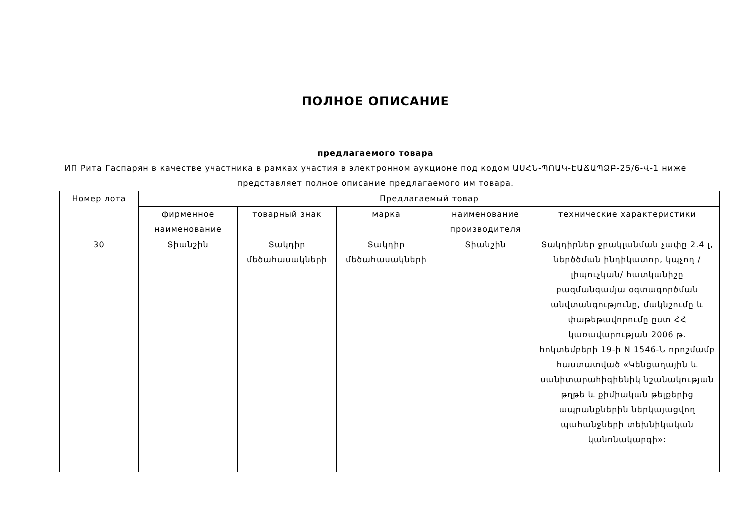ПОЛНОЕ ОПИСАНИЕ
предлагаемого товара
ИП Рита Гаспарян в качестве участника в рамках участия в электронном аукционе под кодом ԱՍՀՆ-ՊՈԱԿ-ԷԱՃԱՊՁԲ-25/6-Վ-1 ниже представляет полное описание предлагаемого им товара.
| Номер лота | Предлагаемый товар | | | | |
| --- | --- | --- | --- | --- | --- |
| | фирменное наименование | товарный знак | марка | наименование производителя | технические характеристики |
| 30 | Տիանշին | Տակդիր մեծահասակների | Տակդիր մեծահասակների | Տիանշին | Տակդիրներ ջրակլանման չափը 2.4 լ, ներծծման ինդիկատոր, կպչող /լիպուչկան/ հատկանիշը բազմանգամյա օգտագործման անվտանգությունը, մակնշումը և փաթեթավորումը ըստ ՀՀ կառավարության 2006 թ. հոկտեմբերի 19-ի N 1546-Ն որոշմամբ հաստատված «Կենցաղային և սանիտարահիգիենիկ նշանակության թղթե և քիմիական թելքերից ապրանքներին ներկայացվող պահանջների տեխնիկական կանոնակարգի»: |